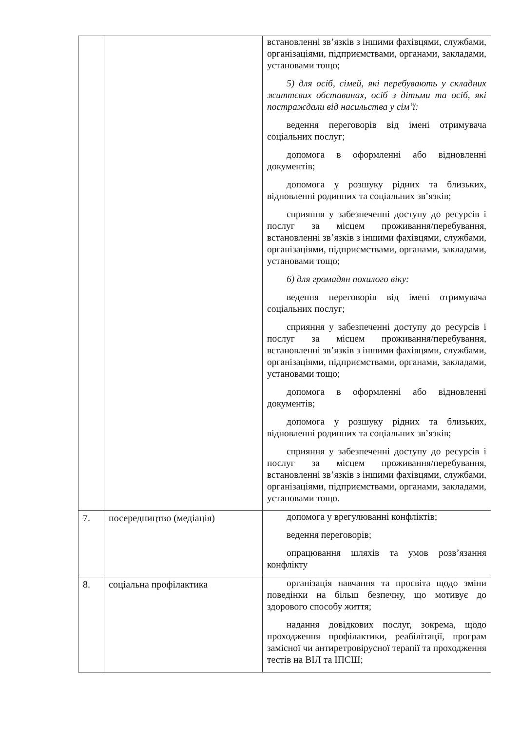| | | встановленні зв’язків з іншими фахівцями, службами, організаціями, підприємствами, органами, закладами, установами тощо; 5) для осіб, сімей, які перебувають у складних життєвих обставинах, осіб з дітьми та осіб, які постраждали від насильства у сім’ї: ведення переговорів від імені отримувача соціальних послуг; допомога в оформленні або відновленні документів; допомога у розшуку рідних та близьких, відновленні родинних та соціальних зв’язків; сприяння у забезпеченні доступу до ресурсів і послуг за місцем проживання/перебування, встановленні зв’язків з іншими фахівцями, службами, організаціями, підприємствами, органами, закладами, установами тощо; 6) для громадян похилого віку: ведення переговорів від імені отримувача соціальних послуг; сприяння у забезпеченні доступу до ресурсів і послуг за місцем проживання/перебування, встановленні зв’язків з іншими фахівцями, службами, організаціями, підприємствами, органами, закладами, установами тощо; допомога в оформленні або відновленні документів; допомога у розшуку рідних та близьких, відновленні родинних та соціальних зв’язків; сприяння у забезпеченні доступу до ресурсів і послуг за місцем проживання/перебування, встановленні зв’язків з іншими фахівцями, службами, організаціями, підприємствами, органами, закладами, установами тощо. |
| 7. | посередництво (медіація) | допомога у врегулюванні конфліктів; ведення переговорів; опрацювання шляхів та умов розв’язання конфлікту |
| 8. | соціальна профілактика | організація навчання та просвіта щодо зміни поведінки на більш безпечну, що мотивує до здорового способу життя; надання довідкових послуг, зокрема, щодо проходження профілактики, реабілітації, програм замісної чи антиретровірусної терапії та проходження тестів на ВІЛ та ІПСШ; |